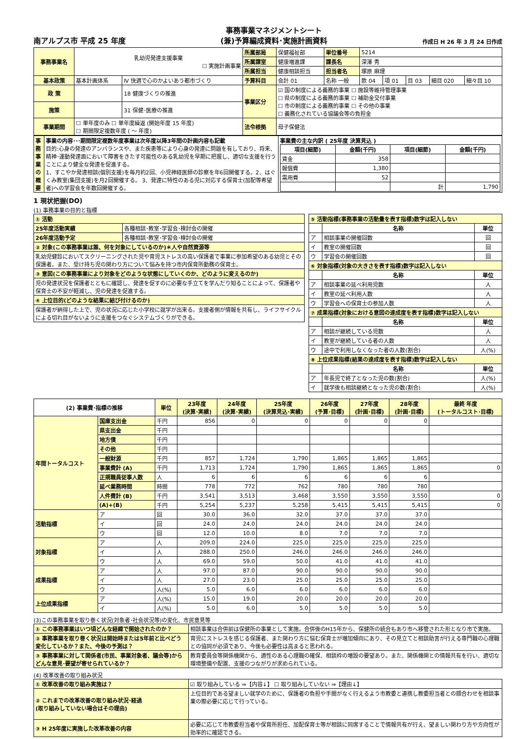南アルプス市 平成 25 年度 事務事業マネジメントシート
(兼)予算編成資料･実施計画資料 作成日 H 26 年 3 月 24 日作成
| 事務事業名 | 乳幼児発達支援事業 ☐ 実施計画事業 | | 所属部局 | 保健福祉部 | 単位番号 | 5214 | | | | |
| | | | 所属課室 | 健康増進課 | 課長名 | 深澤 秀 | | | | |
| | | | 所属担当 | 健康相談担当 | 担当者名 | 塚原 麻理 | | | | |
| 基本政策 | 基本計画体系 | Ⅳ 快適で心のかよいあう都市づくり | 予算科目 | 会計 01 | 名称 一般 | 款 04 | 項 01 | 目 03 | 細目 020 | 細々目 10 |
| 政 策 | | 18 健康づくりの推進 | 事業区分 | ☑ 国の制度による義務的事業 ☐ 施設等維持管理事業 ☐ 県の制度による義務的事業 ☐ 補助金交付事業 ☐ 市の制度による義務的事業 ☐ その他の事業 ☐ 義務化されている協議会等の負担金 | | | | | | |
| 施策 | | 31 保健･医療の推進 | | | | | | | | |
| 事業期間 | ☐ 単年度のみ ☐ 単年度繰返 (開始年度 15 年度) ☐ 期間限定複数年度 ( ～ 年度) | | 法令根拠 | 母子保健法 | | | | | | |
| 事務事業の概要 | 事業の内容･･･期間限定複数年度事業は次年度以降3年間の計画内容も記載 目的:心身の発達のアンバランスや、また疾患等により心身の発達に問題を有しており、将来、精神･運動発達面において障害をきたす可能性のある乳幼児を早期に把握し、適切な支援を行うことにより健全な発達を促進する。 1、すこやか発達相談(個別支援)を毎月約2回、小児神経医師の診察を年6回開催する。2、はぐくみ教室(集団支援)を月2回開催する。 3、発達に特性のある児に対応する保育士(加配等希望者)への学習会を年数回開催する。 | 事業費の主な内訳 ( 25年度 決算見込 ) / 項目(細節) / 金額(千円) / 項目(細節) / 金額(千円) / / --- / --- / --- / --- / / 賃金 / 358 / / / / 報償費 / 1,380 / / / / 需用費 / 52 / / / / / / 計 / 1,790 / |
1 現状把握(DO)
(1) 事務事業の目的と指標
| ① 活動 | |
| 25年度活動実績 | 各種相談･教室･学習会･検討会の開催 |
| 26年度活動予定 | 各種相談･教室･学習会･検討会の開催 |
| ② 対象(この事務事業は誰、何を対象にしているのか)＊人や自然資源等 | |
| 乳幼児健診においてスクリーニングされた児や育児ストレスの高い保護者で事業に参加希望のある幼児とその保護者。また、受け持ち児の関わり方について悩みを持つ市内保育所勤務の保育士。 | |
| ③ 意図(この事務事業により対象をどのような状態にしていくのか、どのように変えるのか) | |
| 児の発達状況を保護者とともに確認し、発達を促すのに必要な手立てを学んだり知ることによって、保護者や保育士の不安が軽減し、児の発達を促進する。 | |
| ④ 上位目的(どのような結果に結び付けるのか) | |
| 保護者が納得した上で、児の状況に応じた小学校に就学が出来る。支援者側が情報を共有し、ライフサイクルによる切れ目がないように支援をつなぐシステムづくりができる。 | |
| ⑤ 活動指標(事務事業の活動量を表す指標)数字は記入しない | | |
| | 名称 | 単位 |
| ア | 相談事業の開催回数 | 回 |
| イ | 教室の開催回数 | 回 |
| ウ | 学習会の開催回数 | 回 |
| ⑥ 対象指標(対象の大きさを表す指標)数字は記入しない | | |
| | 名称 | 単位 |
| ア | 相談事業の延べ利用児数 | 人 |
| イ | 教室の延べ利用人数 | 人 |
| ウ | 学習会への保育士の参加人数 | 人 |
| ⑦ 成果指標(対象における意図の達成度を表す指標)数字は記入しない | | |
| | 名称 | 単位 |
| ア | 相談が継続している児数 | 人 |
| イ | 教室が継続している者の人数 | 人 |
| ウ | 途中で利用しなくなった者の人数(割合) | 人(%) |
| ⑧ 上位成果指標(結果の達成度を表す指標)数字は記入しない | | |
| | 名称 | 単位 |
| ア | 年長児で終了となった児の数(割合) | 人(%) |
| イ | 就学後も相談継続となった児の数(割合) | 人(%) |
| (2) 事業費･指標の推移 | | 単位 | 23年度 (決算･実績) | 24年度 (決算･実績) | 25年度 (決算見込･実績) | 26年度 (予算･目標) | 27年度 (計画･目標) | 28年度 (計画･目標) | 最終 年度 (トータルコスト･目標) |
| --- | --- | --- | --- | --- | --- | --- | --- | --- | --- |
| 年間トータルコスト | 国庫支出金 | 千円 | 856 | 0 | 0 | 0 | 0 | 0 | |
| | 県支出金 | 千円 | | | | | | | |
| | 地方債 | 千円 | | | | | | | |
| | その他 | 千円 | | | | | | | |
| | 一般財源 | 千円 | 857 | 1,724 | 1,790 | 1,865 | 1,865 | 1,865 | |
| | 事業費計 (A) | 千円 | 1,713 | 1,724 | 1,790 | 1,865 | 1,865 | 1,865 | 0 |
| | 正規職員従事人数 | 人 | 6 | 6 | 6 | 6 | 6 | 6 | |
| | 延べ業務時間 | 時間 | 778 | 772 | 762 | 780 | 780 | 780 | |
| | 人件費計 (B) | 千円 | 3,541 | 3,513 | 3,468 | 3,550 | 3,550 | 3,550 | 0 |
| | (A)+(B) | 千円 | 5,254 | 5,237 | 5,258 | 5,415 | 5,415 | 5,415 | 0 |
| 活動指標 | ア | 回 | 30.0 | 36.0 | 32.0 | 37.0 | 37.0 | 37.0 | |
| | イ | 回 | 24.0 | 24.0 | 24.0 | 24.0 | 24.0 | 24.0 | |
| | ウ | 回 | 12.0 | 10.0 | 8.0 | 7.0 | 7.0 | 7.0 | |
| 対象指標 | ア | 人 | 209.0 | 224.0 | 225.0 | 225.0 | 225.0 | 225.0 | |
| | イ | 人 | 288.0 | 250.0 | 246.0 | 246.0 | 246.0 | 246.0 | |
| | ウ | 人 | 69.0 | 59.0 | 50.0 | 41.0 | 41.0 | 41.0 | |
| 成果指標 | ア | 人 | 97.0 | 87.0 | 90.0 | 90.0 | 90.0 | 90.0 | |
| | イ | 人 | 27.0 | 23.0 | 25.0 | 25.0 | 25.0 | 25.0 | |
| | ウ | 人(%) | 5.0 | 6.0 | 6.0 | 6.0 | 6.0 | 6.0 | |
| 上位成果指標 | ア | 人(%) | 15.0 | 19.0 | 20.0 | 20.0 | 20.0 | 20.0 | |
| | イ | 人(%) | 5.0 | 6.0 | 5.0 | 5.0 | 5.0 | 5.0 | |
(3)この事務事業を取り巻く状況(対象者･社会状況等)の変化、市民意見等
| ① この事務事業はいつ頃どんな経緯で開始されたのか？ | 相談事業は合併前は保健所の事業として実施。合併後のH15年から、保健所の統合もあり市へ移管された形となり市で実施。 |
| ② 事務事業を取り巻く状況は開始時または5年前と比べどう変化しているか？また、今後の予測は？ | 育児にストレスを感じる保護者、また関わり方に悩む保育士が増加傾向にあり、その見立てと相談助言が行える専門職の心理職との協同が必須であり、今後も必要性は高まると思われる。 |
| ③ 事務事業に対して関係者(市民、事業対象者、議会等)からどんな意見･要望が寄せられているか？ | 教育委員会等関係機関から、適性のある心理職の確保、相談枠の増設の要望あり。また、関係機関との情報共有を行い、適切な環境整備や配置、支援のつながりが求められている。 |
(4) 改革改善の取り組み状況
| ① 改革改善の取り組み実施は？ | ☑ 取り組みしている ⇒【内容↓】 ☐ 取り組みしていない ⇒【理由↓】 |
| ② これまでの改革改善の取り組み状況･経過 (取り組みしていない場合はその理由) | 上位目的である望ましい就学のために、保護者の負担や手間がなく行えるよう市教委と連携し教委担当者との顔合わせを相談事業の際必要に応じて行っている。 |
| ③ H 25年度に実施した改革改善の内容 | 必要に応じて市教委担当者や保育所担任、加配保育士等が相談に同席することで情報共有が行え、望ましい関わり方や方向性が効率的に確認できる。 |